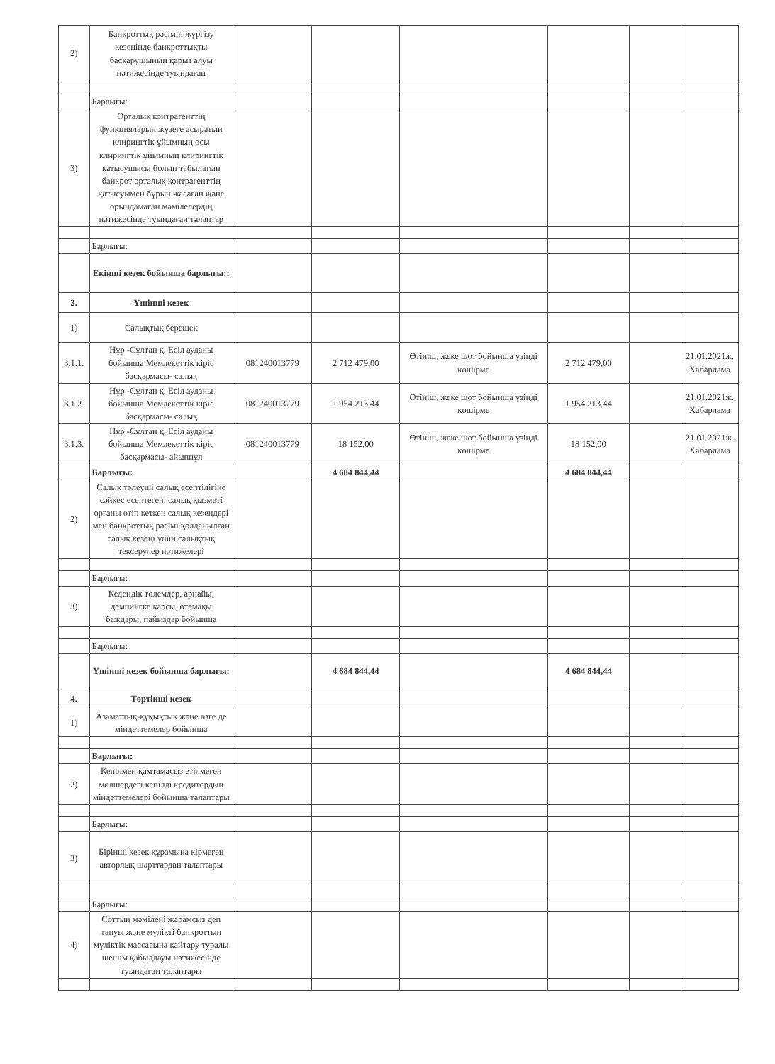| 2) | Банкроттық рәсімін жүргізу кезеңінде банкроттықты басқарушының қарыз алуы нәтижесінде туындаған | | | | | | |
| | Барлығы: | | | | | | |
| 3) | Орталық контрагенттің функцияларын жүзеге асыратын клирингтік ұйымның осы клирингтік ұйымның клирингтік қатысушысы болып табылатын банкрот орталық контрагенттің қатысуымен бұрын жасаған және орындамаған мәмілелердің нәтижесінде туындаған талаптар | | | | | | |
| | Барлығы: | | | | | | |
| | Екінші кезек бойынша барлығы:: | | | | | | |
| 3. | Үшінші кезек | | | | | | |
| 1) | Салықтық берешек | | | | | | |
| 3.1.1. | Нұр -Сұлтан қ. Есіл ауданы бойынша Мемлекеттік кіріс басқармасы- салық | 081240013779 | 2 712 479,00 | Өтініш, жеке шот бойынша үзінді көшірме | 2 712 479,00 | | 21.01.2021ж. Хабарлама |
| 3.1.2. | Нұр -Сұлтан қ. Есіл ауданы бойынша Мемлекеттік кіріс басқармасы- салық | 081240013779 | 1 954 213,44 | Өтініш, жеке шот бойынша үзінді көшірме | 1 954 213,44 | | 21.01.2021ж. Хабарлама |
| 3.1.3. | Нұр -Сұлтан қ. Есіл ауданы бойынша Мемлекеттік кіріс басқармасы- айыппұл | 081240013779 | 18 152,00 | Өтініш, жеке шот бойынша үзінді көшірме | 18 152,00 | | 21.01.2021ж. Хабарлама |
| | Барлығы: | | 4 684 844,44 | | 4 684 844,44 | | |
| 2) | Салық төлеуші салық есептілігіне сәйкес есептеген, салық қызметі органы өтіп кеткен салық кезеңдері мен банкроттық рәсімі қолданылған салық кезеңі үшін салықтық тексерулер нәтижелері | | | | | | |
| | Барлығы: | | | | | | |
| 3) | Кедендік төлемдер, арнайы, демпингке қарсы, өтемақы баждары, пайыздар бойынша | | | | | | |
| | Барлығы: | | | | | | |
| | Үшінші кезек бойынша барлығы: | | 4 684 844,44 | | 4 684 844,44 | | |
| 4. | Төртінші кезек | | | | | | |
| 1) | Азаматтық-құқықтық және өзге де міндеттемелер бойынша | | | | | | |
| | Барлығы: | | | | | | |
| 2) | Кепілмен қамтамасыз етілмеген мөлшердегі кепілді кредитордың міндеттемелері бойынша талаптары | | | | | | |
| | Барлығы: | | | | | | |
| 3) | Бірінші кезек құрамына кірмеген авторлық шарттардан талаптары | | | | | | |
| | Барлығы: | | | | | | |
| 4) | Соттың мәмілені жарамсыз деп тануы және мүлікті банкроттың мүліктік массасына қайтару туралы шешім қабылдауы нәтижесінде туындаған талаптары | | | | | | |